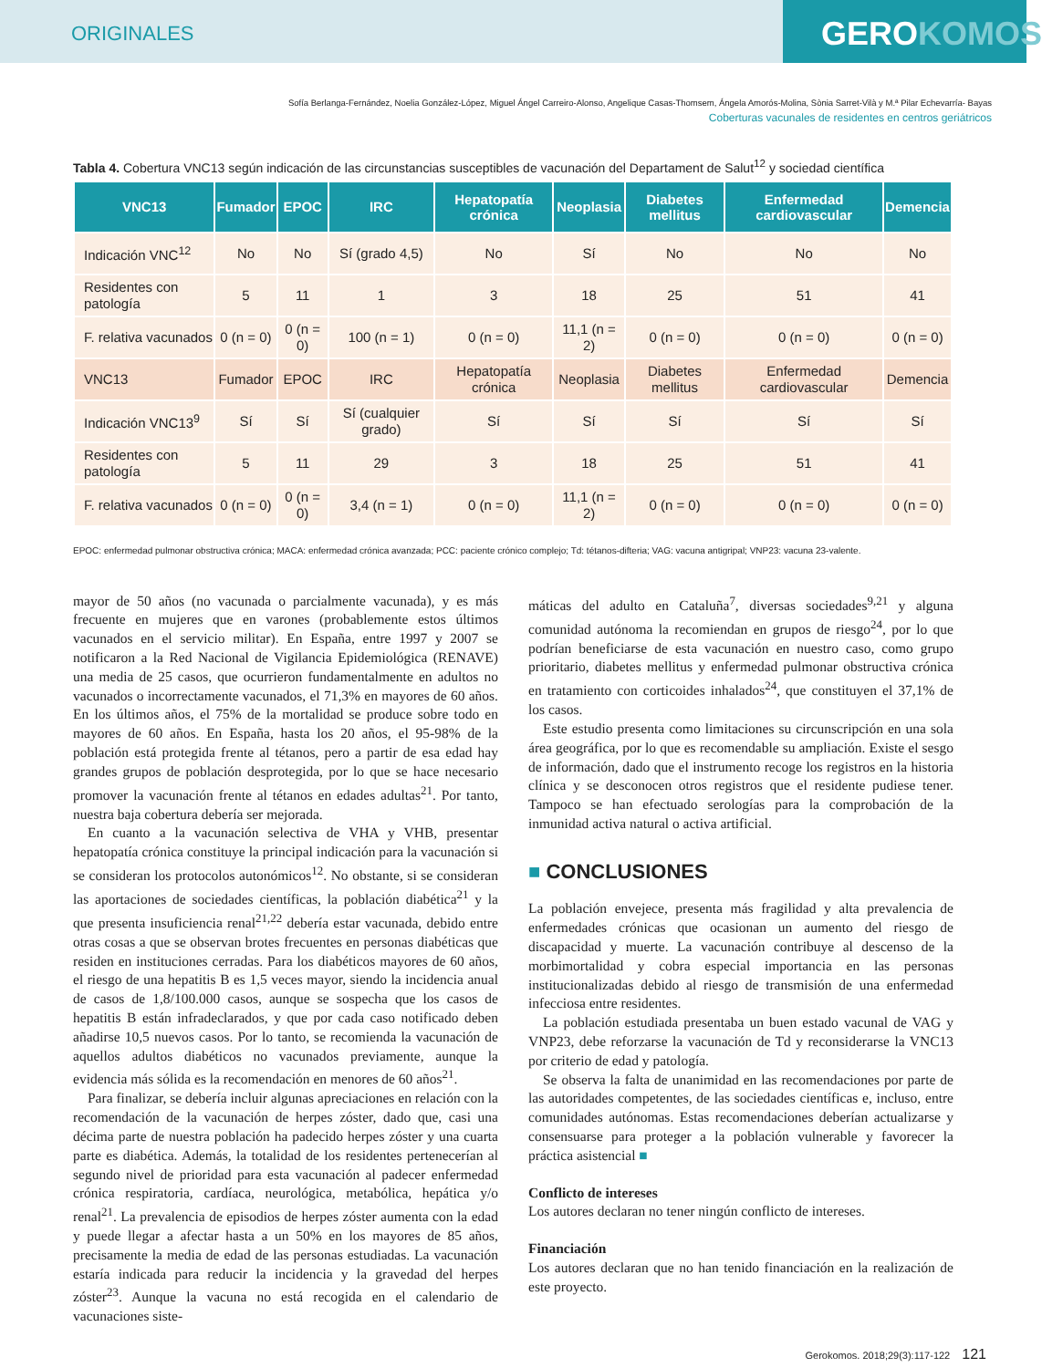ORIGINALES
GEROKOMOS
Sofía Berlanga-Fernández, Noelia González-López, Miguel Ángel Carreiro-Alonso, Angelique Casas-Thomsem, Ángela Amorós-Molina, Sònia Sarret-Vilà y M.ª Pilar Echevarría- Bayas
Coberturas vacunales de residentes en centros geriátricos
Tabla 4. Cobertura VNC13 según indicación de las circunstancias susceptibles de vacunación del Departament de Salut<sup>12</sup> y sociedad científica
| VNC13 | Fumador | EPOC | IRC | Hepatopatía crónica | Neoplasia | Diabetes mellitus | Enfermedad cardiovascular | Demencia |
| --- | --- | --- | --- | --- | --- | --- | --- | --- |
| Indicación VNC<sup>12</sup> | No | No | Sí (grado 4,5) | No | Sí | No | No | No |
| Residentes con patología | 5 | 11 | 1 | 3 | 18 | 25 | 51 | 41 |
| F. relativa vacunados | 0 (n = 0) | 0 (n = 0) | 100 (n = 1) | 0 (n = 0) | 11,1 (n = 2) | 0 (n = 0) | 0 (n = 0) | 0 (n = 0) |
| VNC13 | Fumador | EPOC | IRC | Hepatopatía crónica | Neoplasia | Diabetes mellitus | Enfermedad cardiovascular | Demencia |
| Indicación VNC13<sup>9</sup> | Sí | Sí | Sí (cualquier grado) | Sí | Sí | Sí | Sí | Sí |
| Residentes con patología | 5 | 11 | 29 | 3 | 18 | 25 | 51 | 41 |
| F. relativa vacunados | 0 (n = 0) | 0 (n = 0) | 3,4 (n = 1) | 0 (n = 0) | 11,1 (n = 2) | 0 (n = 0) | 0 (n = 0) | 0 (n = 0) |
EPOC: enfermedad pulmonar obstructiva crónica; MACA: enfermedad crónica avanzada; PCC: paciente crónico complejo; Td: tétanos-difteria; VAG: vacuna antigripal; VNP23: vacuna 23-valente.
mayor de 50 años (no vacunada o parcialmente vacunada), y es más frecuente en mujeres que en varones (probablemente estos últimos vacunados en el servicio militar). En España, entre 1997 y 2007 se notificaron a la Red Nacional de Vigilancia Epidemiológica (RENAVE) una media de 25 casos, que ocurrieron fundamentalmente en adultos no vacunados o incorrectamente vacunados, el 71,3% en mayores de 60 años. En los últimos años, el 75% de la mortalidad se produce sobre todo en mayores de 60 años. En España, hasta los 20 años, el 95-98% de la población está protegida frente al tétanos, pero a partir de esa edad hay grandes grupos de población desprotegida, por lo que se hace necesario promover la vacunación frente al tétanos en edades adultas<sup>21</sup>. Por tanto, nuestra baja cobertura debería ser mejorada.
En cuanto a la vacunación selectiva de VHA y VHB, presentar hepatopatía crónica constituye la principal indicación para la vacunación si se consideran los protocolos autonómicos<sup>12</sup>. No obstante, si se consideran las aportaciones de sociedades científicas, la población diabética<sup>21</sup> y la que presenta insuficiencia renal<sup>21,22</sup> debería estar vacunada, debido entre otras cosas a que se observan brotes frecuentes en personas diabéticas que residen en instituciones cerradas. Para los diabéticos mayores de 60 años, el riesgo de una hepatitis B es 1,5 veces mayor, siendo la incidencia anual de casos de 1,8/100.000 casos, aunque se sospecha que los casos de hepatitis B están infradeclarados, y que por cada caso notificado deben añadirse 10,5 nuevos casos. Por lo tanto, se recomienda la vacunación de aquellos adultos diabéticos no vacunados previamente, aunque la evidencia más sólida es la recomendación en menores de 60 años<sup>21</sup>.
Para finalizar, se debería incluir algunas apreciaciones en relación con la recomendación de la vacunación de herpes zóster, dado que, casi una décima parte de nuestra población ha padecido herpes zóster y una cuarta parte es diabética. Además, la totalidad de los residentes pertenecerían al segundo nivel de prioridad para esta vacunación al padecer enfermedad crónica respiratoria, cardíaca, neurológica, metabólica, hepática y/o renal<sup>21</sup>. La prevalencia de episodios de herpes zóster aumenta con la edad y puede llegar a afectar hasta a un 50% en los mayores de 85 años, precisamente la media de edad de las personas estudiadas. La vacunación estaría indicada para reducir la incidencia y la gravedad del herpes zóster<sup>23</sup>. Aunque la vacuna no está recogida en el calendario de vacunaciones siste-
máticas del adulto en Cataluña<sup>7</sup>, diversas sociedades<sup>9,21</sup> y alguna comunidad autónoma la recomiendan en grupos de riesgo<sup>24</sup>, por lo que podrían beneficiarse de esta vacunación en nuestro caso, como grupo prioritario, diabetes mellitus y enfermedad pulmonar obstructiva crónica en tratamiento con corticoides inhalados<sup>24</sup>, que constituyen el 37,1% de los casos.
Este estudio presenta como limitaciones su circunscripción en una sola área geográfica, por lo que es recomendable su ampliación. Existe el sesgo de información, dado que el instrumento recoge los registros en la historia clínica y se desconocen otros registros que el residente pudiese tener. Tampoco se han efectuado serologías para la comprobación de la inmunidad activa natural o activa artificial.
■ CONCLUSIONES
La población envejece, presenta más fragilidad y alta prevalencia de enfermedades crónicas que ocasionan un aumento del riesgo de discapacidad y muerte. La vacunación contribuye al descenso de la morbimortalidad y cobra especial importancia en las personas institucionalizadas debido al riesgo de transmisión de una enfermedad infecciosa entre residentes.
La población estudiada presentaba un buen estado vacunal de VAG y VNP23, debe reforzarse la vacunación de Td y reconsiderarse la VNC13 por criterio de edad y patología.
Se observa la falta de unanimidad en las recomendaciones por parte de las autoridades competentes, de las sociedades científicas e, incluso, entre comunidades autónomas. Estas recomendaciones deberían actualizarse y consensuarse para proteger a la población vulnerable y favorecer la práctica asistencial ■
Conflicto de intereses
Los autores declaran no tener ningún conflicto de intereses.
Financiación
Los autores declaran que no han tenido financiación en la realización de este proyecto.
Gerokomos. 2018;29(3):117-122 121